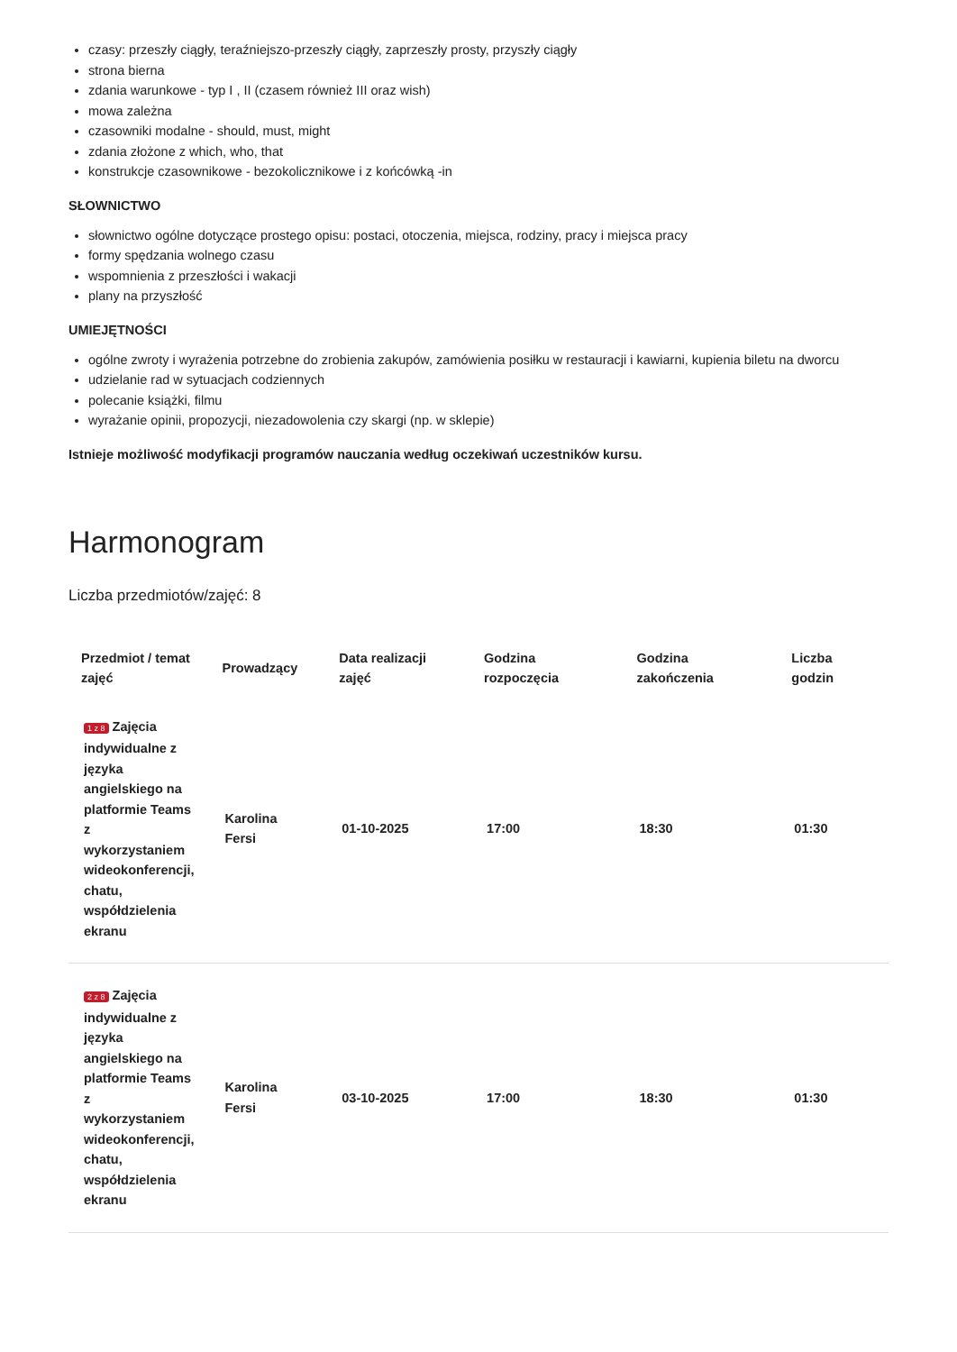czasy: przeszły ciągły, teraźniejszo-przeszły ciągły, zaprzeszły prosty, przyszły ciągły
strona bierna
zdania warunkowe - typ I , II (czasem również III oraz wish)
mowa zależna
czasowniki modalne - should, must, might
zdania złożone z which, who, that
konstrukcje czasownikowe - bezokolicznikowe i z końcówką -in
SŁOWNICTWO
słownictwo ogólne dotyczące prostego opisu: postaci, otoczenia, miejsca, rodziny, pracy i miejsca pracy
formy spędzania wolnego czasu
wspomnienia z przeszłości i wakacji
plany na przyszłość
UMIEJĘTNOŚCI
ogólne zwroty i wyrażenia potrzebne do zrobienia zakupów, zamówienia posiłku w restauracji i kawiarni, kupienia biletu na dworcu
udzielanie rad w sytuacjach codziennych
polecanie książki, filmu
wyrażanie opinii, propozycji, niezadowolenia czy skargi (np. w sklepie)
Istnieje możliwość modyfikacji programów nauczania według oczekiwań uczestników kursu.
Harmonogram
Liczba przedmiotów/zajęć: 8
| Przedmiot / temat zajęć | Prowadzący | Data realizacji zajęć | Godzina rozpoczęcia | Godzina zakończenia | Liczba godzin |
| --- | --- | --- | --- | --- | --- |
| 1 z 8 Zajęcia indywidualne z języka angielskiego na platformie Teams z wykorzystaniem wideokonferencji, chatu, współdzielenia ekranu | Karolina Fersi | 01-10-2025 | 17:00 | 18:30 | 01:30 |
| 2 z 8 Zajęcia indywidualne z języka angielskiego na platformie Teams z wykorzystaniem wideokonferencji, chatu, współdzielenia ekranu | Karolina Fersi | 03-10-2025 | 17:00 | 18:30 | 01:30 |